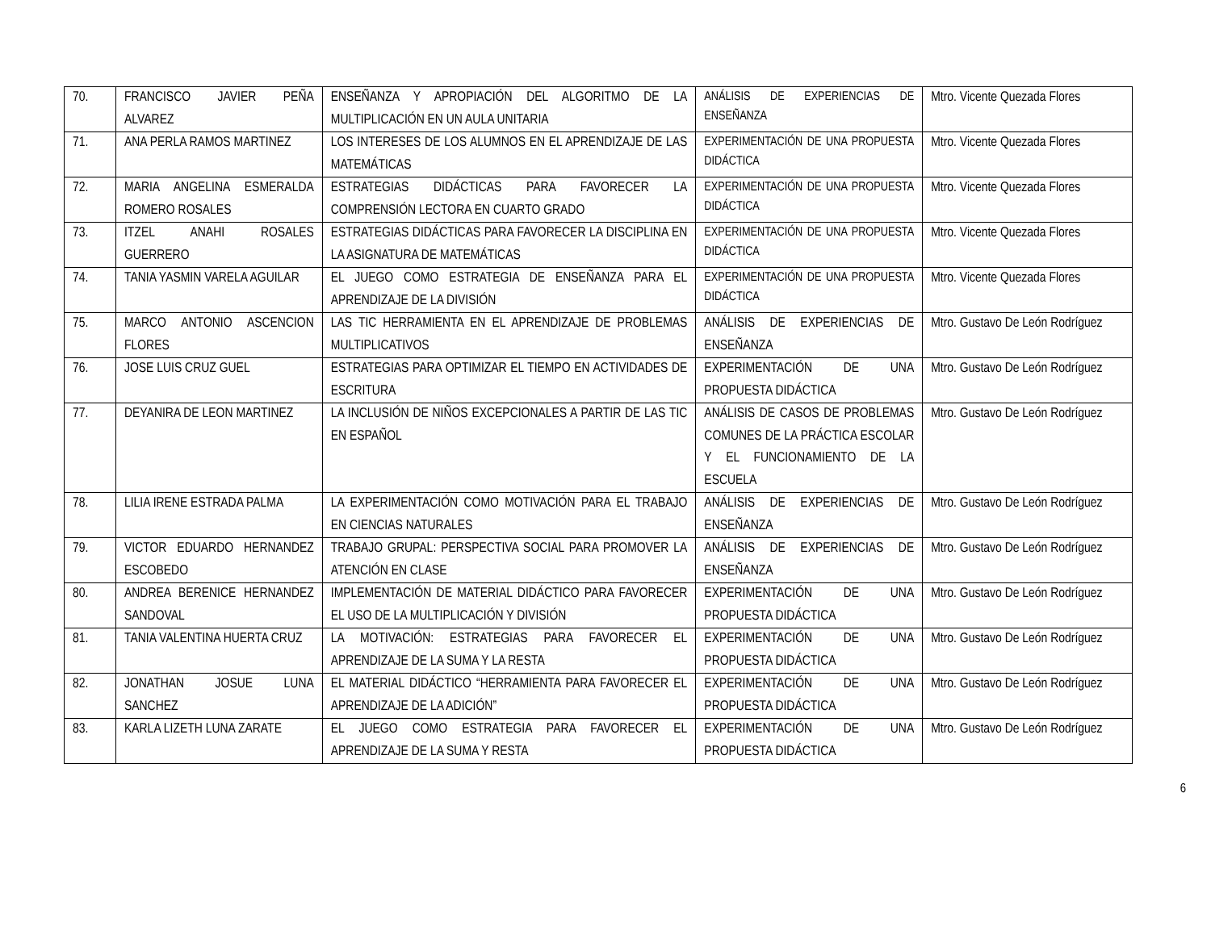| 70. | FRANCISCO JAVIER PEÑA ALVAREZ | ENSEÑANZA Y APROPIACIÓN DEL ALGORITMO DE LA MULTIPLICACIÓN EN UN AULA UNITARIA | ANÁLISIS DE EXPERIENCIAS DE ENSEÑANZA | Mtro. Vicente Quezada Flores |
| 71. | ANA PERLA RAMOS MARTINEZ | LOS INTERESES DE LOS ALUMNOS EN EL APRENDIZAJE DE LAS MATEMÁTICAS | EXPERIMENTACIÓN DE UNA PROPUESTA DIDÁCTICA | Mtro. Vicente Quezada Flores |
| 72. | MARIA ANGELINA ESMERALDA ROMERO ROSALES | ESTRATEGIAS DIDÁCTICAS PARA FAVORECER LA COMPRENSIÓN LECTORA EN CUARTO GRADO | EXPERIMENTACIÓN DE UNA PROPUESTA DIDÁCTICA | Mtro. Vicente Quezada Flores |
| 73. | ITZEL ANAHI ROSALES GUERRERO | ESTRATEGIAS DIDÁCTICAS PARA FAVORECER LA DISCIPLINA EN LA ASIGNATURA DE MATEMÁTICAS | EXPERIMENTACIÓN DE UNA PROPUESTA DIDÁCTICA | Mtro. Vicente Quezada Flores |
| 74. | TANIA YASMIN VARELA AGUILAR | EL JUEGO COMO ESTRATEGIA DE ENSEÑANZA PARA EL APRENDIZAJE DE LA DIVISIÓN | EXPERIMENTACIÓN DE UNA PROPUESTA DIDÁCTICA | Mtro. Vicente Quezada Flores |
| 75. | MARCO ANTONIO ASCENCION FLORES | LAS TIC HERRAMIENTA EN EL APRENDIZAJE DE PROBLEMAS MULTIPLICATIVOS | ANÁLISIS DE EXPERIENCIAS DE ENSEÑANZA | Mtro. Gustavo De León Rodríguez |
| 76. | JOSE LUIS CRUZ GUEL | ESTRATEGIAS PARA OPTIMIZAR EL TIEMPO EN ACTIVIDADES DE ESCRITURA | EXPERIMENTACIÓN DE UNA PROPUESTA DIDÁCTICA | Mtro. Gustavo De León Rodríguez |
| 77. | DEYANIRA DE LEON MARTINEZ | LA INCLUSIÓN DE NIÑOS EXCEPCIONALES A PARTIR DE LAS TIC EN ESPAÑOL | ANÁLISIS DE CASOS DE PROBLEMAS COMUNES DE LA PRÁCTICA ESCOLAR Y EL FUNCIONAMIENTO DE LA ESCUELA | Mtro. Gustavo De León Rodríguez |
| 78. | LILIA IRENE ESTRADA PALMA | LA EXPERIMENTACIÓN COMO MOTIVACIÓN PARA EL TRABAJO EN CIENCIAS NATURALES | ANÁLISIS DE EXPERIENCIAS DE ENSEÑANZA | Mtro. Gustavo De León Rodríguez |
| 79. | VICTOR EDUARDO HERNANDEZ ESCOBEDO | TRABAJO GRUPAL: PERSPECTIVA SOCIAL PARA PROMOVER LA ATENCIÓN EN CLASE | ANÁLISIS DE EXPERIENCIAS DE ENSEÑANZA | Mtro. Gustavo De León Rodríguez |
| 80. | ANDREA BERENICE HERNANDEZ SANDOVAL | IMPLEMENTACIÓN DE MATERIAL DIDÁCTICO PARA FAVORECER EL USO DE LA MULTIPLICACIÓN Y DIVISIÓN | EXPERIMENTACIÓN DE UNA PROPUESTA DIDÁCTICA | Mtro. Gustavo De León Rodríguez |
| 81. | TANIA VALENTINA HUERTA CRUZ | LA MOTIVACIÓN: ESTRATEGIAS PARA FAVORECER EL APRENDIZAJE DE LA SUMA Y LA RESTA | EXPERIMENTACIÓN DE UNA PROPUESTA DIDÁCTICA | Mtro. Gustavo De León Rodríguez |
| 82. | JONATHAN JOSUE LUNA SANCHEZ | EL MATERIAL DIDÁCTICO “HERRAMIENTA PARA FAVORECER EL APRENDIZAJE DE LA ADICIÓN” | EXPERIMENTACIÓN DE UNA PROPUESTA DIDÁCTICA | Mtro. Gustavo De León Rodríguez |
| 83. | KARLA LIZETH LUNA ZARATE | EL JUEGO COMO ESTRATEGIA PARA FAVORECER EL APRENDIZAJE DE LA SUMA Y RESTA | EXPERIMENTACIÓN DE UNA PROPUESTA DIDÁCTICA | Mtro. Gustavo De León Rodríguez |
6